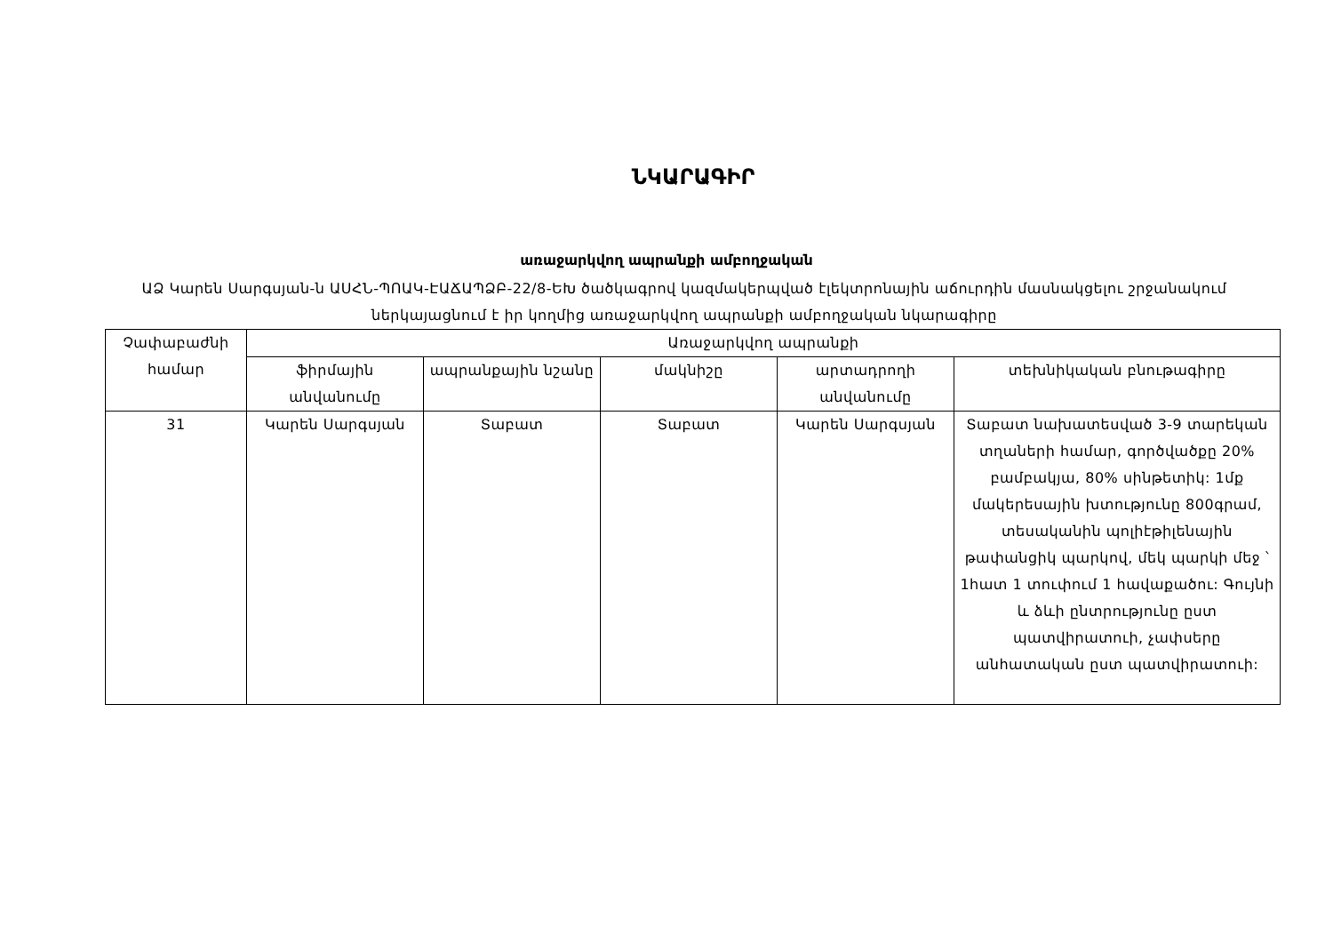ՆԿԱՐԱԳԻՐ
առաջարկվող ապրանքի ամբողջական
ԱՁ Կարեն Սարգսյան-ն ԱՍՀՆ-ՊՈԱԿ-ԷԱՃԱՊՁԲ-22/8-ԵԽ ծածկագրով կազմակերպված էլեկտրոնային աճուրդին մասնակցելու շրջանակում ներկայացնում է իր կողմից առաջարկվող ապրանքի ամբողջական նկարագիրը
| Չափաբաժնի համար | Առաջարկվող ապրանքի | | | | |
| --- | --- | --- | --- | --- | --- |
| | ֆիրմային անվանումը | ապրանքային նշանը | մակնիշը | արտադրողի անվանումը | տեխնիկական բնութագիրը |
| 31 | Կարեն Սարգսյան | Տաբատ | Տաբատ | Կարեն Սարգսյան | Տաբատ նախատեսված 3-9 տարեկան տղաների համար, գործվածքը 20% բամբակյա, 80% սինթետիկ: 1մք մակերեսային խտությունը 800գրամ, տեսականին պոլիէթիլենային թափանցիկ պարկով, մեկ պարկի մեջ ՝ 1հատ 1 տուփում 1 հավաքածու: Գույնի և ձևի ընտրությունը ըստ պատվիրատուի, չափսերը անհատական ըստ պատվիրատուի: |